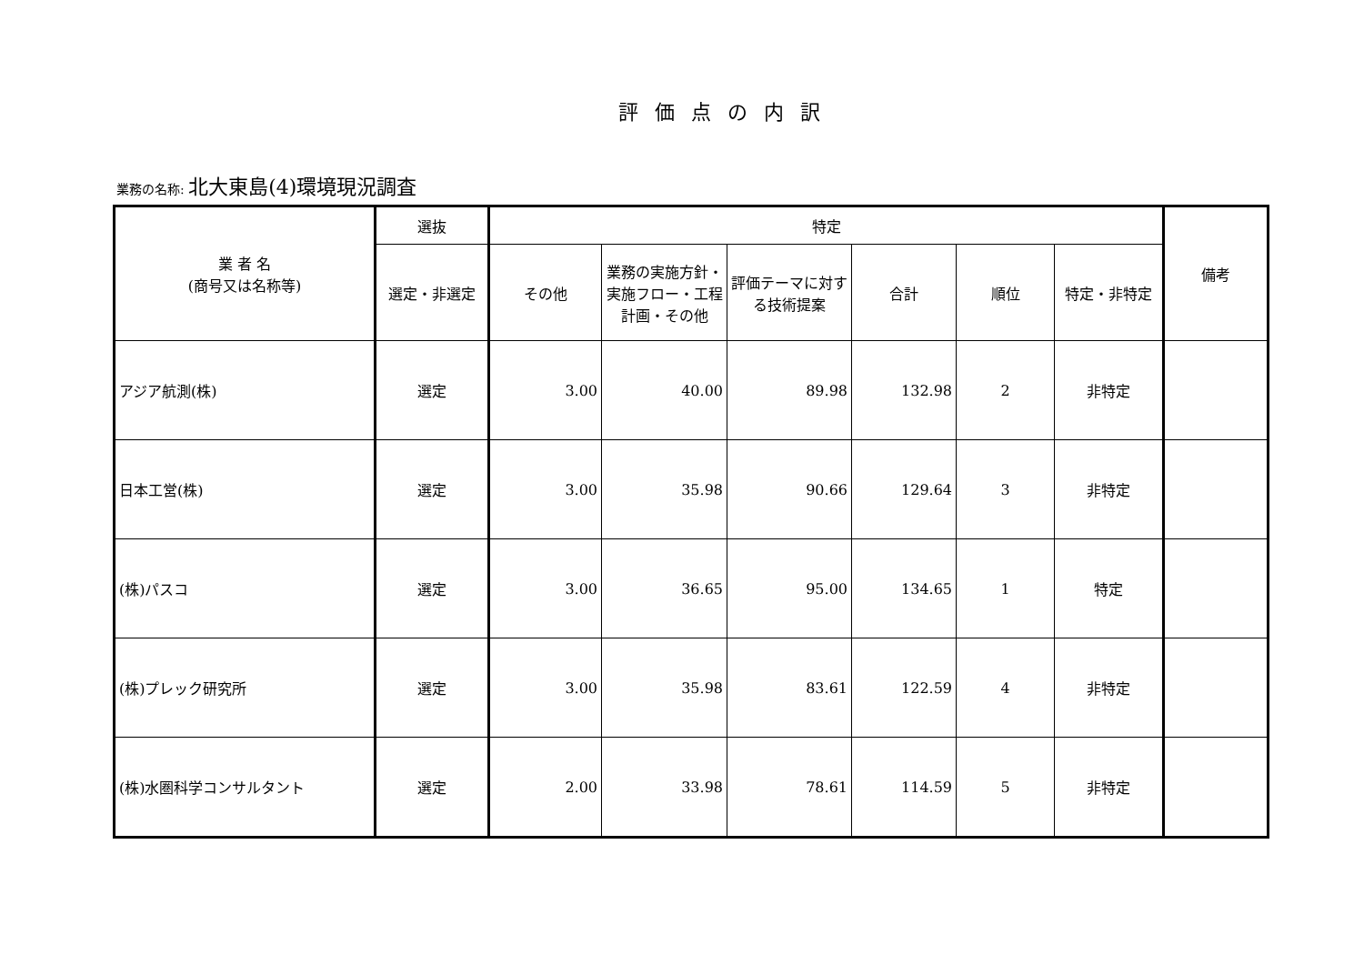評価点の内訳
業務の名称: 北大東島(4)環境現況調査
| 業 者 名 (商号又は名称等) | 選抜 | 特定 | | | | | | 備考 |
| --- | --- | --- | --- | --- | --- | --- | --- | --- |
| | 選定・非選定 | その他 | 業務の実施方針・実施フロー・工程計画・その他 | 評価テーマに対する技術提案 | 合計 | 順位 | 特定・非特定 | |
| アジア航測(株) | 選定 | 3.00 | 40.00 | 89.98 | 132.98 | 2 | 非特定 | |
| 日本工営(株) | 選定 | 3.00 | 35.98 | 90.66 | 129.64 | 3 | 非特定 | |
| (株)パスコ | 選定 | 3.00 | 36.65 | 95.00 | 134.65 | 1 | 特定 | |
| (株)プレック研究所 | 選定 | 3.00 | 35.98 | 83.61 | 122.59 | 4 | 非特定 | |
| (株)水圏科学コンサルタント | 選定 | 2.00 | 33.98 | 78.61 | 114.59 | 5 | 非特定 | |